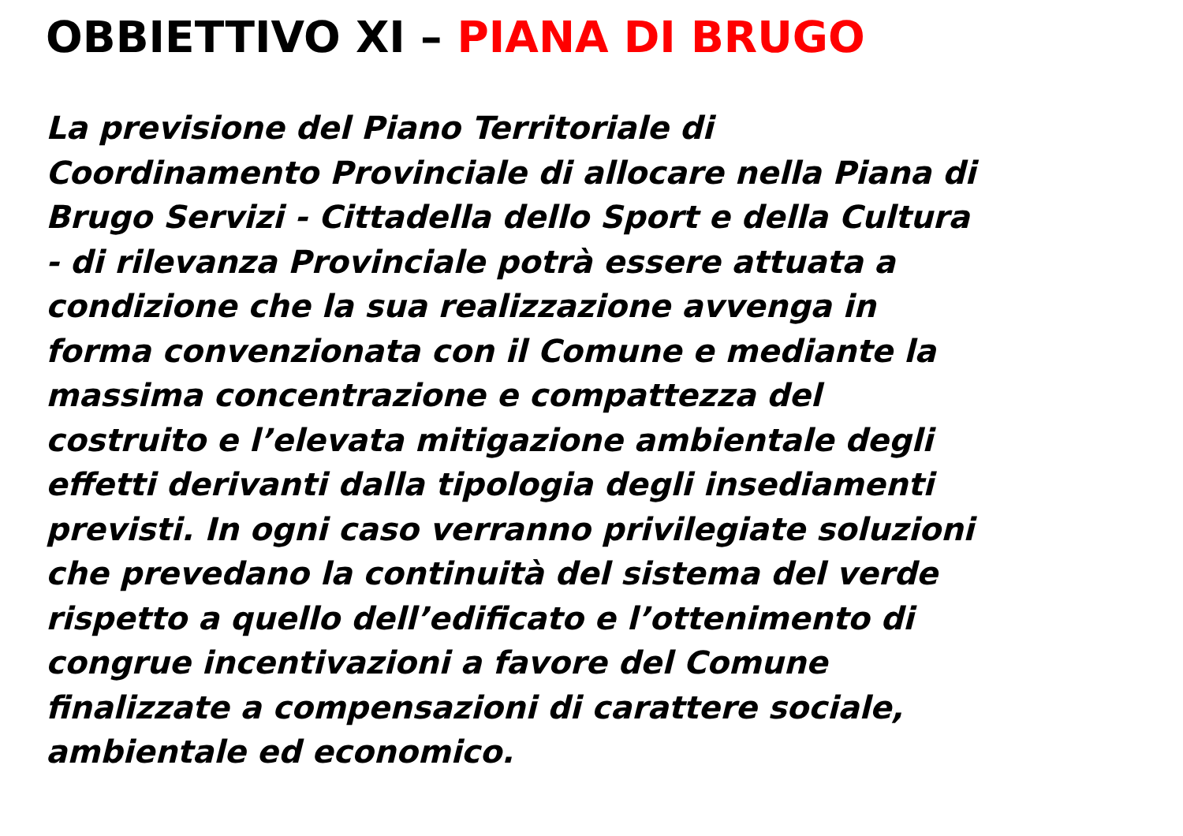OBBIETTIVO XI – PIANA DI BRUGO
La previsione del Piano Territoriale di
Coordinamento Provinciale di allocare nella Piana di
Brugo Servizi - Cittadella dello Sport e della Cultura
- di rilevanza Provinciale potrà essere attuata a
condizione che la sua realizzazione avvenga in
forma convenzionata con il Comune e mediante la
massima concentrazione e compattezza del
costruito e l’elevata mitigazione ambientale degli
effetti derivanti dalla tipologia degli insediamenti
previsti. In ogni caso verranno privilegiate soluzioni
che prevedano la continuità del sistema del verde
rispetto a quello dell’edificato e l’ottenimento di
congrue incentivazioni a favore del Comune
finalizzate a compensazioni di carattere sociale,
ambientale ed economico.